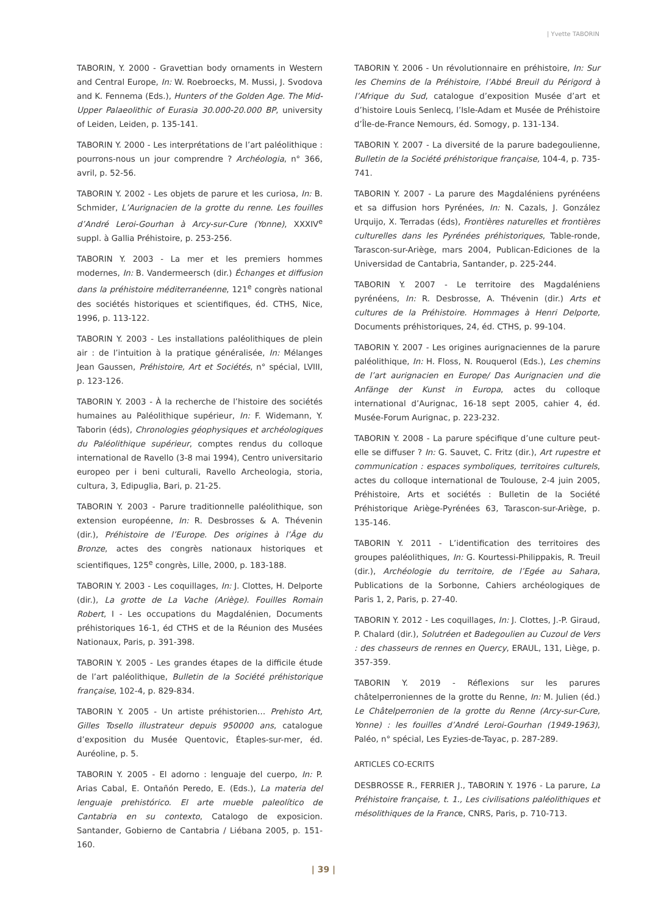| Yvette TABORIN
TABORIN, Y. 2000 - Gravettian body ornaments in Western and Central Europe, In: W. Roebroecks, M. Mussi, J. Svodova and K. Fennema (Eds.), Hunters of the Golden Age. The Mid-Upper Palaeolithic of Eurasia 30.000-20.000 BP, university of Leiden, Leiden, p. 135-141.
TABORIN Y. 2000 - Les interprétations de l’art paléolithique : pourrons-nous un jour comprendre ? Archéologia, n° 366, avril, p. 52-56.
TABORIN Y. 2002 - Les objets de parure et les curiosa, In: B. Schmider, L’Aurignacien de la grotte du renne. Les fouilles d’André Leroi-Gourhan à Arcy-sur-Cure (Yonne), XXXIV<sup>e</sup> suppl. à Gallia Préhistoire, p. 253-256.
TABORIN Y. 2003 - La mer et les premiers hommes modernes, In: B. Vandermeersch (dir.) Échanges et diffusion dans la préhistoire méditerranéenne, 121<sup>e</sup> congrès national des sociétés historiques et scientifiques, éd. CTHS, Nice, 1996, p. 113-122.
TABORIN Y. 2003 - Les installations paléolithiques de plein air : de l’intuition à la pratique généralisée, In: Mélanges Jean Gaussen, Préhistoire, Art et Sociétés, n° spécial, LVIII, p. 123-126.
TABORIN Y. 2003 - À la recherche de l’histoire des sociétés humaines au Paléolithique supérieur, In: F. Widemann, Y. Taborin (éds), Chronologies géophysiques et archéologiques du Paléolithique supérieur, comptes rendus du colloque international de Ravello (3-8 mai 1994), Centro universitario europeo per i beni culturali, Ravello Archeologia, storia, cultura, 3, Edipuglia, Bari, p. 21-25.
TABORIN Y. 2003 - Parure traditionnelle paléolithique, son extension européenne, In: R. Desbrosses & A. Thévenin (dir.), Préhistoire de l’Europe. Des origines à l’Âge du Bronze, actes des congrès nationaux historiques et scientifiques, 125<sup>e</sup> congrès, Lille, 2000, p. 183-188.
TABORIN Y. 2003 - Les coquillages, In: J. Clottes, H. Delporte (dir.), La grotte de La Vache (Ariège). Fouilles Romain Robert, I - Les occupations du Magdalénien, Documents préhistoriques 16-1, éd CTHS et de la Réunion des Musées Nationaux, Paris, p. 391-398.
TABORIN Y. 2005 - Les grandes étapes de la difficile étude de l’art paléolithique, Bulletin de la Société préhistorique française, 102-4, p. 829-834.
TABORIN Y. 2005 - Un artiste préhistorien… Prehisto Art, Gilles Tosello illustrateur depuis 950000 ans, catalogue d’exposition du Musée Quentovic, Étaples-sur-mer, éd. Auréoline, p. 5.
TABORIN Y. 2005 - El adorno : lenguaje del cuerpo, In: P. Arias Cabal, E. Ontañón Peredo, E. (Eds.), La materia del lenguaje prehistórico. El arte mueble paleolítico de Cantabria en su contexto, Catalogo de exposicion. Santander, Gobierno de Cantabria / Liébana 2005, p. 151-160.
TABORIN Y. 2006 - Un révolutionnaire en préhistoire, In: Sur les Chemins de la Préhistoire, l’Abbé Breuil du Périgord à l’Afrique du Sud, catalogue d’exposition Musée d’art et d’histoire Louis Senlecq, l’Isle-Adam et Musée de Préhistoire d’Île-de-France Nemours, éd. Somogy, p. 131-134.
TABORIN Y. 2007 - La diversité de la parure badegoulienne, Bulletin de la Société préhistorique française, 104-4, p. 735-741.
TABORIN Y. 2007 - La parure des Magdaléniens pyrénéens et sa diffusion hors Pyrénées, In: N. Cazals, J. González Urquijo, X. Terradas (éds), Frontières naturelles et frontières culturelles dans les Pyrénées préhistoriques, Table-ronde, Tarascon-sur-Ariège, mars 2004, Publican-Ediciones de la Universidad de Cantabria, Santander, p. 225-244.
TABORIN Y. 2007 - Le territoire des Magdaléniens pyrénéens, In: R. Desbrosse, A. Thévenin (dir.) Arts et cultures de la Préhistoire. Hommages à Henri Delporte, Documents préhistoriques, 24, éd. CTHS, p. 99-104.
TABORIN Y. 2007 - Les origines aurignaciennes de la parure paléolithique, In: H. Floss, N. Rouquerol (Eds.), Les chemins de l’art aurignacien en Europe/ Das Aurignacien und die Anfänge der Kunst in Europa, actes du colloque international d’Aurignac, 16-18 sept 2005, cahier 4, éd. Musée-Forum Aurignac, p. 223-232.
TABORIN Y. 2008 - La parure spécifique d’une culture peut-elle se diffuser ? In: G. Sauvet, C. Fritz (dir.), Art rupestre et communication : espaces symboliques, territoires culturels, actes du colloque international de Toulouse, 2-4 juin 2005, Préhistoire, Arts et sociétés : Bulletin de la Société Préhistorique Ariège-Pyrénées 63, Tarascon-sur-Ariège, p. 135-146.
TABORIN Y. 2011 - L’identification des territoires des groupes paléolithiques, In: G. Kourtessi-Philippakis, R. Treuil (dir.), Archéologie du territoire, de l’Egée au Sahara, Publications de la Sorbonne, Cahiers archéologiques de Paris 1, 2, Paris, p. 27-40.
TABORIN Y. 2012 - Les coquillages, In: J. Clottes, J.-P. Giraud, P. Chalard (dir.), Solutréen et Badegoulien au Cuzoul de Vers : des chasseurs de rennes en Quercy, ERAUL, 131, Liège, p. 357-359.
TABORIN Y. 2019 - Réflexions sur les parures châtelperroniennes de la grotte du Renne, In: M. Julien (éd.) Le Châtelperronien de la grotte du Renne (Arcy-sur-Cure, Yonne) : les fouilles d’André Leroi-Gourhan (1949-1963), Paléo, n° spécial, Les Eyzies-de-Tayac, p. 287-289.
ARTICLES CO-ECRITS
DESBROSSE R., FERRIER J., TABORIN Y. 1976 - La parure, La Préhistoire française, t. 1., Les civilisations paléolithiques et mésolithiques de la France, CNRS, Paris, p. 710-713.
| 39 |